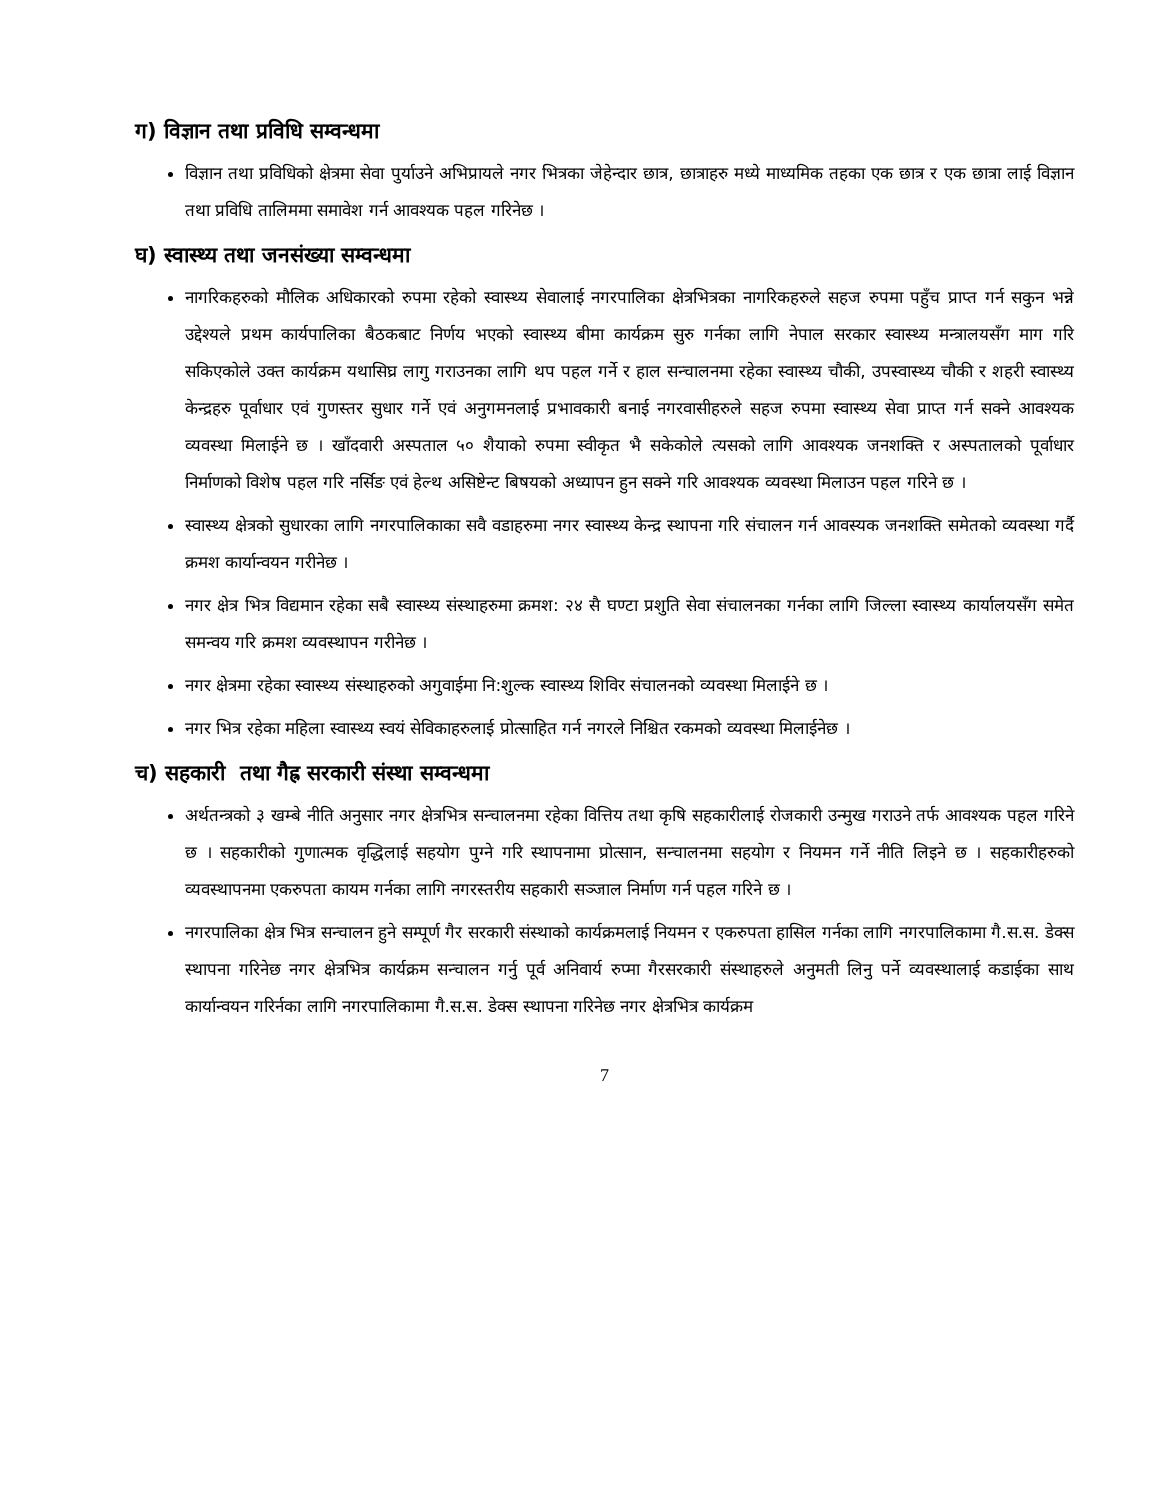ग) विज्ञान तथा प्रविधि सम्वन्धमा
विज्ञान तथा प्रविधिको क्षेत्रमा सेवा पुर्याउने अभिप्रायले नगर भित्रका जेहेन्दार छात्र, छात्राहरु मध्ये माध्यमिक तहका एक छात्र र एक छात्रा लाई विज्ञान तथा प्रविधि तालिममा समावेश गर्न आवश्यक पहल गरिनेछ ।
घ) स्वास्थ्य तथा जनसंख्या सम्वन्धमा
नागरिकहरुको मौलिक अधिकारको रुपमा रहेको स्वास्थ्य सेवालाई नगरपालिका क्षेत्रभित्रका नागरिकहरुले सहज रुपमा पहुँच प्राप्त गर्न सकुन भन्ने उद्देश्यले प्रथम कार्यपालिका बैठकबाट निर्णय भएको स्वास्थ्य बीमा कार्यक्रम सुरु गर्नका लागि नेपाल सरकार स्वास्थ्य मन्त्रालयसँग माग गरि सकिएकोले उक्त कार्यक्रम यथासिघ्र लागु गराउनका लागि थप पहल गर्ने र हाल सन्चालनमा रहेका स्वास्थ्य चौकी, उपस्वास्थ्य चौकी र शहरी स्वास्थ्य केन्द्रहरु पूर्वाधार एवं गुणस्तर सुधार गर्ने एवं अनुगमनलाई प्रभावकारी बनाई नगरवासीहरुले सहज रुपमा स्वास्थ्य सेवा प्राप्त गर्न सक्ने आवश्यक व्यवस्था मिलाईने छ । खाँदवारी अस्पताल ५० शैयाको रुपमा स्वीकृत भै सकेकोले त्यसको लागि आवश्यक जनशक्ति र अस्पतालको पूर्वाधार निर्माणको विशेष पहल गरि नर्सिङ एवं हेल्थ असिष्टेन्ट बिषयको अध्यापन हुन सक्ने गरि आवश्यक व्यवस्था मिलाउन पहल गरिने छ ।
स्वास्थ्य क्षेत्रको सुधारका लागि नगरपालिकाका सवै वडाहरुमा नगर स्वास्थ्य केन्द्र स्थापना गरि संचालन गर्न आवस्यक जनशक्ति समेतको व्यवस्था गर्दै क्रमश कार्यान्वयन गरीनेछ ।
नगर क्षेत्र भित्र विद्यमान रहेका सबै स्वास्थ्य संस्थाहरुमा क्रमश: २४ सै घण्टा प्रशुति सेवा संचालनका गर्नका लागि जिल्ला स्वास्थ्य कार्यालयसँग समेत समन्वय गरि क्रमश व्यवस्थापन गरीनेछ ।
नगर क्षेत्रमा रहेका स्वास्थ्य संस्थाहरुको अगुवाईमा नि:शुल्क स्वास्थ्य शिविर संचालनको व्यवस्था मिलाईने छ ।
नगर भित्र रहेका महिला स्वास्थ्य स्वयं सेविकाहरुलाई प्रोत्साहित गर्न नगरले निश्चित रकमको व्यवस्था मिलाईनेछ ।
च) सहकारी तथा गैह्र सरकारी संस्था सम्वन्धमा
अर्थतन्त्रको ३ खम्बे नीति अनुसार नगर क्षेत्रभित्र सन्चालनमा रहेका वित्तिय तथा कृषि सहकारीलाई रोजकारी उन्मुख गराउने तर्फ आवश्यक पहल गरिने छ । सहकारीको गुणात्मक वृद्धिलाई सहयोग पुग्ने गरि स्थापनामा प्रोत्सान, सन्चालनमा सहयोग र नियमन गर्ने नीति लिइने छ । सहकारीहरुको व्यवस्थापनमा एकरुपता कायम गर्नका लागि नगरस्तरीय सहकारी सञ्जाल निर्माण गर्न पहल गरिने छ ।
नगरपालिका क्षेत्र भित्र सन्चालन हुने सम्पूर्ण गैर सरकारी संस्थाको कार्यक्रमलाई नियमन र एकरुपता हासिल गर्नका लागि नगरपालिकामा गै.स.स. डेक्स स्थापना गरिनेछ नगर क्षेत्रभित्र कार्यक्रम सन्चालन गर्नु पूर्व अनिवार्य रुप्मा गैरसरकारी संस्थाहरुले अनुमती लिनु पर्ने व्यवस्थालाई कडाईका साथ कार्यान्वयन गरिर्नका लागि नगरपालिकामा गै.स.स. डेक्स स्थापना गरिनेछ नगर क्षेत्रभित्र कार्यक्रम
7